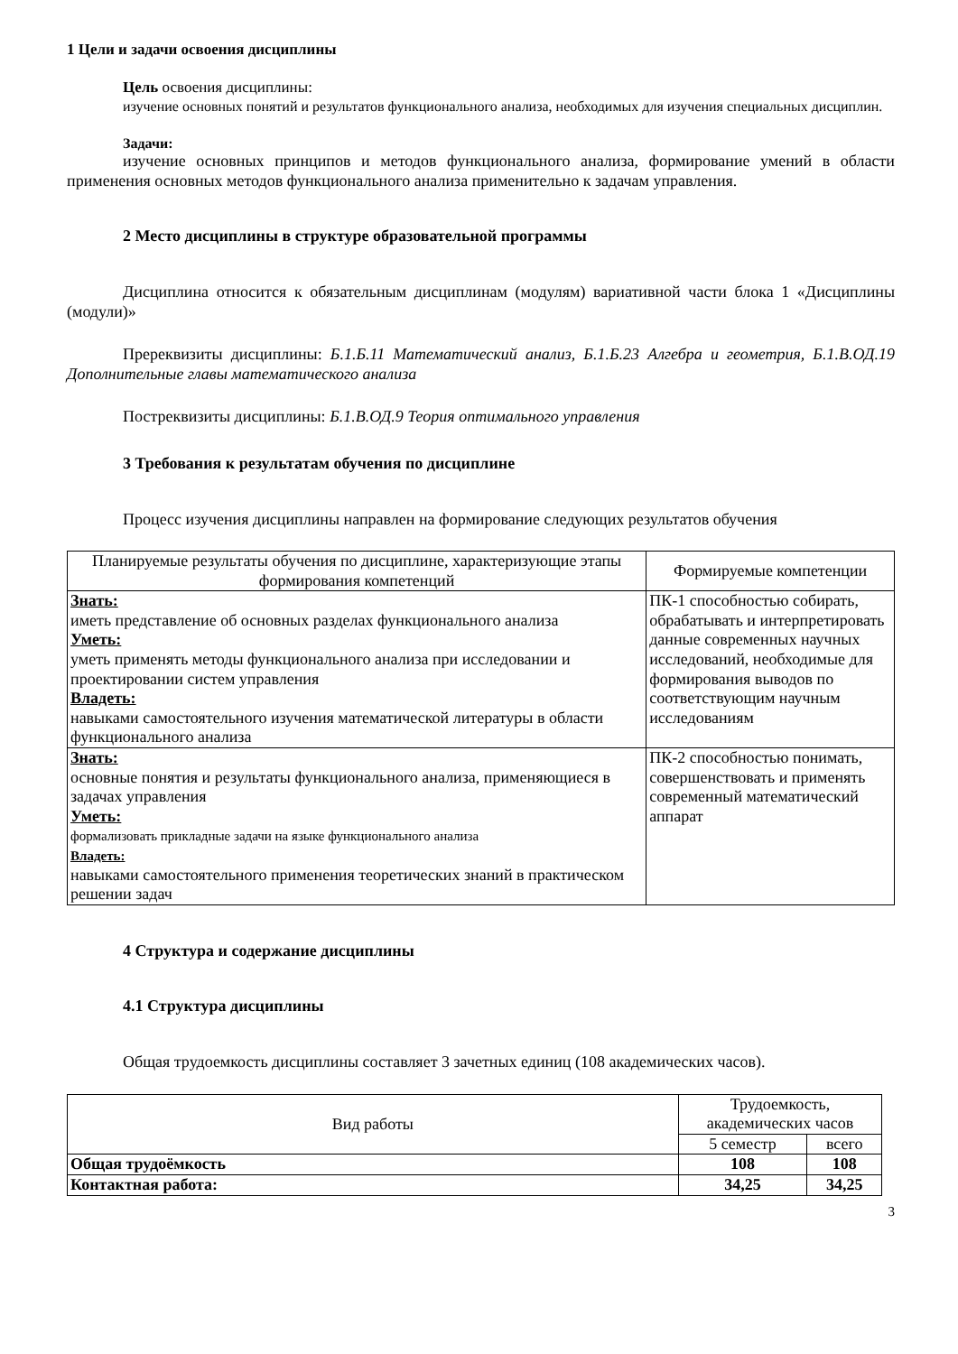1 Цели и задачи освоения дисциплины
Цель освоения дисциплины:
изучение основных понятий и результатов функционального анализа, необходимых для изучения специальных дисциплин.
Задачи:
изучение основных принципов и методов функционального анализа, формирование умений в области применения основных методов функционального анализа применительно к задачам управления.
2 Место дисциплины в структуре образовательной программы
Дисциплина относится к обязательным дисциплинам (модулям) вариативной части блока 1 «Дисциплины (модули)»
Пререквизиты дисциплины: Б.1.Б.11 Математический анализ, Б.1.Б.23 Алгебра и геометрия, Б.1.В.ОД.19 Дополнительные главы математического анализа
Постреквизиты дисциплины: Б.1.В.ОД.9 Теория оптимального управления
3 Требования к результатам обучения по дисциплине
Процесс изучения дисциплины направлен на формирование следующих результатов обучения
| Планируемые результаты обучения по дисциплине, характеризующие этапы формирования компетенций | Формируемые компетенции |
| --- | --- |
| Знать: иметь представление об основных разделах функционального анализа Уметь: уметь применять методы функционального анализа при исследовании и проектировании систем управления Владеть: навыками самостоятельного изучения математической литературы в области функционального анализа | ПК-1 способностью собирать, обрабатывать и интерпретировать данные современных научных исследований, необходимые для формирования выводов по соответствующим научным исследованиям |
| Знать: основные понятия и результаты функционального анализа, применяющиеся в задачах управления Уметь: формализовать прикладные задачи на языке функционального анализа Владеть: навыками самостоятельного применения теоретических знаний в практическом решении задач | ПК-2 способностью понимать, совершенствовать и применять современный математический аппарат |
4 Структура и содержание дисциплины
4.1 Структура дисциплины
Общая трудоемкость дисциплины составляет 3 зачетных единиц (108 академических часов).
| Вид работы | Трудоемкость, академических часов | |
| | 5 семестр | всего |
| Общая трудоёмкость | 108 | 108 |
| Контактная работа: | 34,25 | 34,25 |
3